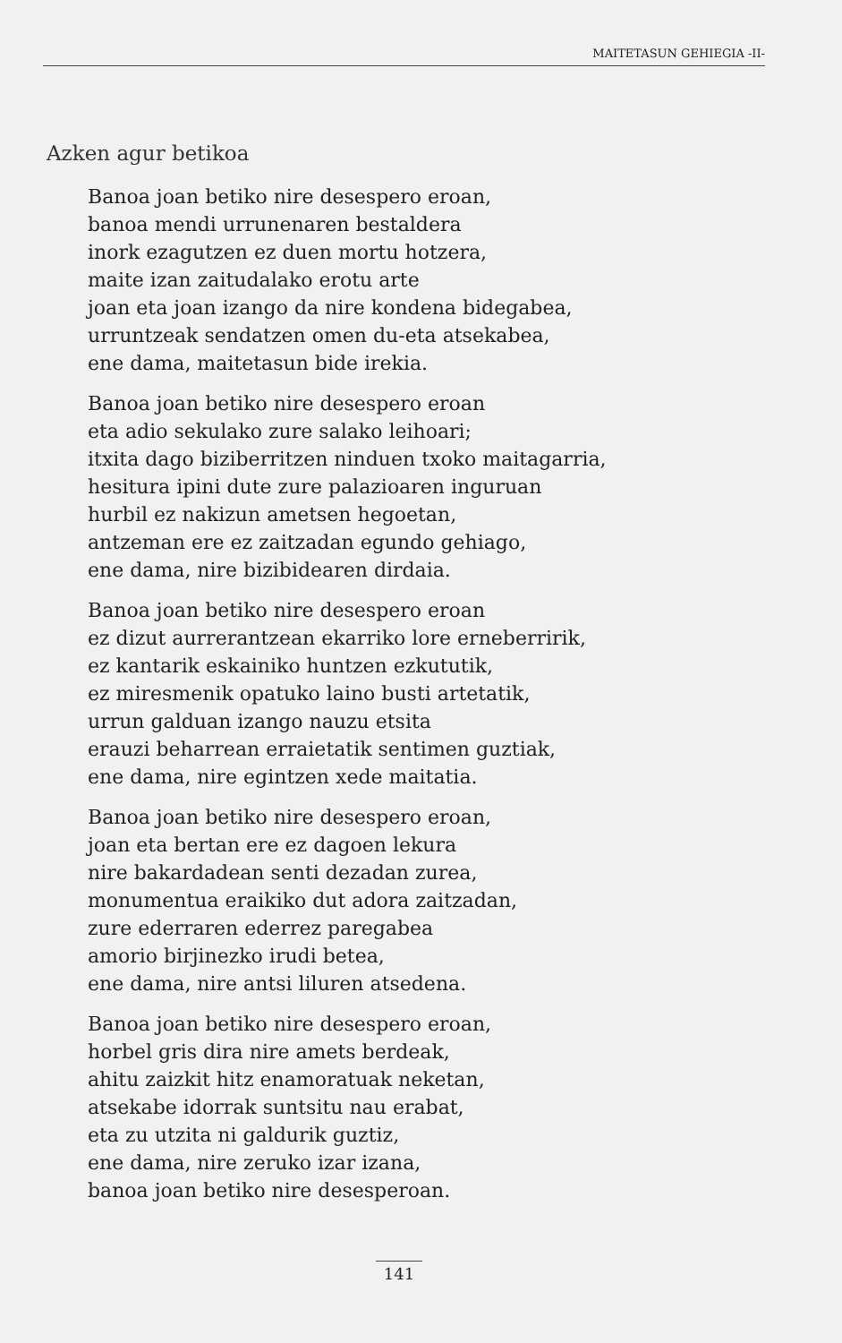MAITETASUN GEHIEGIA -II-
Azken agur betikoa
Banoa joan betiko nire desespero eroan,
banoa mendi urrunenaren bestaldera
inork ezagutzen ez duen mortu hotzera,
maite izan zaitudalako erotu arte
joan eta joan izango da nire kondena bidegabea,
urruntzeak sendatzen omen du-eta atsekabea,
ene dama, maitetasun bide irekia.
Banoa joan betiko nire desespero eroan
eta adio sekulako zure salako leihoari;
itxita dago biziberritzen ninduen txoko maitagarria,
hesitura ipini dute zure palazioaren inguruan
hurbil ez nakizun ametsen hegoetan,
antzeman ere ez zaitzadan egundo gehiago,
ene dama, nire bizibidearen dirdaia.
Banoa joan betiko nire desespero eroan
ez dizut aurrerantzean ekarriko lore erneberririk,
ez kantarik eskainiko huntzen ezkututik,
ez miresmenik opatuko laino busti artetatik,
urrun galduan izango nauzu etsita
erauzi beharrean erraietatik sentimen guztiak,
ene dama, nire egintzen xede maitatia.
Banoa joan betiko nire desespero eroan,
joan eta bertan ere ez dagoen lekura
nire bakardadean senti dezadan zurea,
monumentua eraikiko dut adora zaitzadan,
zure ederraren ederrez paregabea
amorio birjinezko irudi betea,
ene dama, nire antsi liluren atsedena.
Banoa joan betiko nire desespero eroan,
horbel gris dira nire amets berdeak,
ahitu zaizkit hitz enamoratuak neketan,
atsekabe idorrak suntsitu nau erabat,
eta zu utzita ni galdurik guztiz,
ene dama, nire zeruko izar izana,
banoa joan betiko nire desesperoan.
141